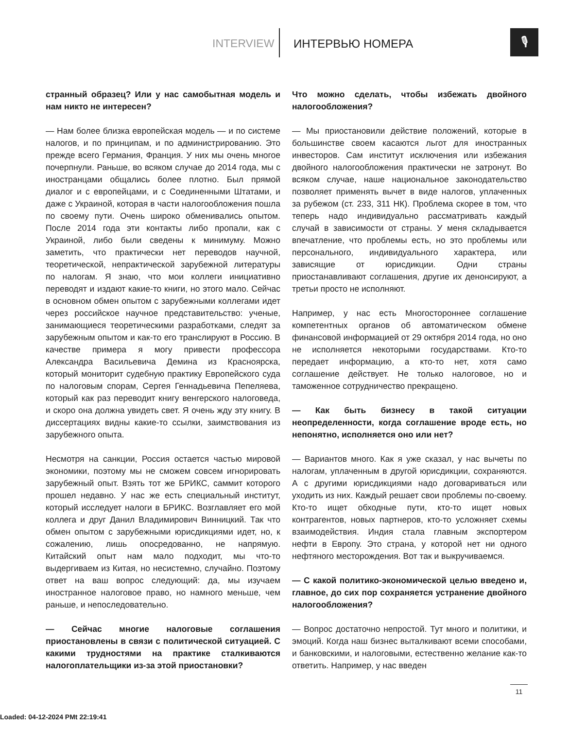INTERVIEW ИНТЕРВЬЮ НОМЕРА
🎙
странный образец? Или у нас самобытная модель и нам никто не интересен?
— Нам более близка европейская модель — и по системе налогов, и по принципам, и по администрированию. Это прежде всего Германия, Франция. У них мы очень многое почерпнули. Раньше, во всяком случае до 2014 года, мы с иностранцами общались более плотно. Был прямой диалог и с европейцами, и с Соединенными Штатами, и даже с Украиной, которая в части налогообложения пошла по своему пути. Очень широко обменивались опытом. После 2014 года эти контакты либо пропали, как с Украиной, либо были сведены к минимуму. Можно заметить, что практически нет переводов научной, теоретической, непрактической зарубежной литературы по налогам. Я знаю, что мои коллеги инициативно переводят и издают какие-то книги, но этого мало. Сейчас в основном обмен опытом с зарубежными коллегами идет через российское научное представительство: ученые, занимающиеся теоретическими разработками, следят за зарубежным опытом и как-то его транслируют в Россию. В качестве примера я могу привести профессора Александра Васильевича Демина из Красноярска, который мониторит судебную практику Европейского суда по налоговым спорам, Сергея Геннадьевича Пепеляева, который как раз переводит книгу венгерского налоговеда, и скоро она должна увидеть свет. Я очень жду эту книгу. В диссертациях видны какие-то ссылки, заимствования из зарубежного опыта.
Несмотря на санкции, Россия остается частью мировой экономики, поэтому мы не сможем совсем игнорировать зарубежный опыт. Взять тот же БРИКС, саммит которого прошел недавно. У нас же есть специальный институт, который исследует налоги в БРИКС. Возглавляет его мой коллега и друг Данил Владимирович Винницкий. Так что обмен опытом с зарубежными юрисдикциями идет, но, к сожалению, лишь опосредованно, не напрямую. Китайский опыт нам мало подходит, мы что-то выдергиваем из Китая, но несистемно, случайно. Поэтому ответ на ваш вопрос следующий: да, мы изучаем иностранное налоговое право, но намного меньше, чем раньше, и непоследовательно.
— Сейчас многие налоговые соглашения приостановлены в связи с политической ситуацией. С какими трудностями на практике сталкиваются налогоплательщики из-за этой приостановки?
Что можно сделать, чтобы избежать двойного налогообложения?
— Мы приостановили действие положений, которые в большинстве своем касаются льгот для иностранных инвесторов. Сам институт исключения или избежания двойного налогообложения практически не затронут. Во всяком случае, наше национальное законодательство позволяет применять вычет в виде налогов, уплаченных за рубежом (ст. 233, 311 НК). Проблема скорее в том, что теперь надо индивидуально рассматривать каждый случай в зависимости от страны. У меня складывается впечатление, что проблемы есть, но это проблемы или персонального, индивидуального характера, или зависящие от юрисдикции. Одни страны приостанавливают соглашения, другие их денонсируют, а третьи просто не исполняют.
Например, у нас есть Многостороннее соглашение компетентных органов об автоматическом обмене финансовой информацией от 29 октября 2014 года, но оно не исполняется некоторыми государствами. Кто-то передает информацию, а кто-то нет, хотя само соглашение действует. Не только налоговое, но и таможенное сотрудничество прекращено.
— Как быть бизнесу в такой ситуации неопределенности, когда соглашение вроде есть, но непонятно, исполняется оно или нет?
— Вариантов много. Как я уже сказал, у нас вычеты по налогам, уплаченным в другой юрисдикции, сохраняются. А с другими юрисдикциями надо договариваться или уходить из них. Каждый решает свои проблемы по-своему. Кто-то ищет обходные пути, кто-то ищет новых контрагентов, новых партнеров, кто-то усложняет схемы взаимодействия. Индия стала главным экспортером нефти в Европу. Это страна, у которой нет ни одного нефтяного месторождения. Вот так и выкручиваемся.
— С какой политико-экономической целью введено и, главное, до сих пор сохраняется устранение двойного налогообложения?
— Вопрос достаточно непростой. Тут много и политики, и эмоций. Когда наш бизнес выталкивают всеми способами, и банковскими, и налоговыми, естественно желание как-то ответить. Например, у нас введен
11
Loaded: 04-12-2024 PMt 22:19:41